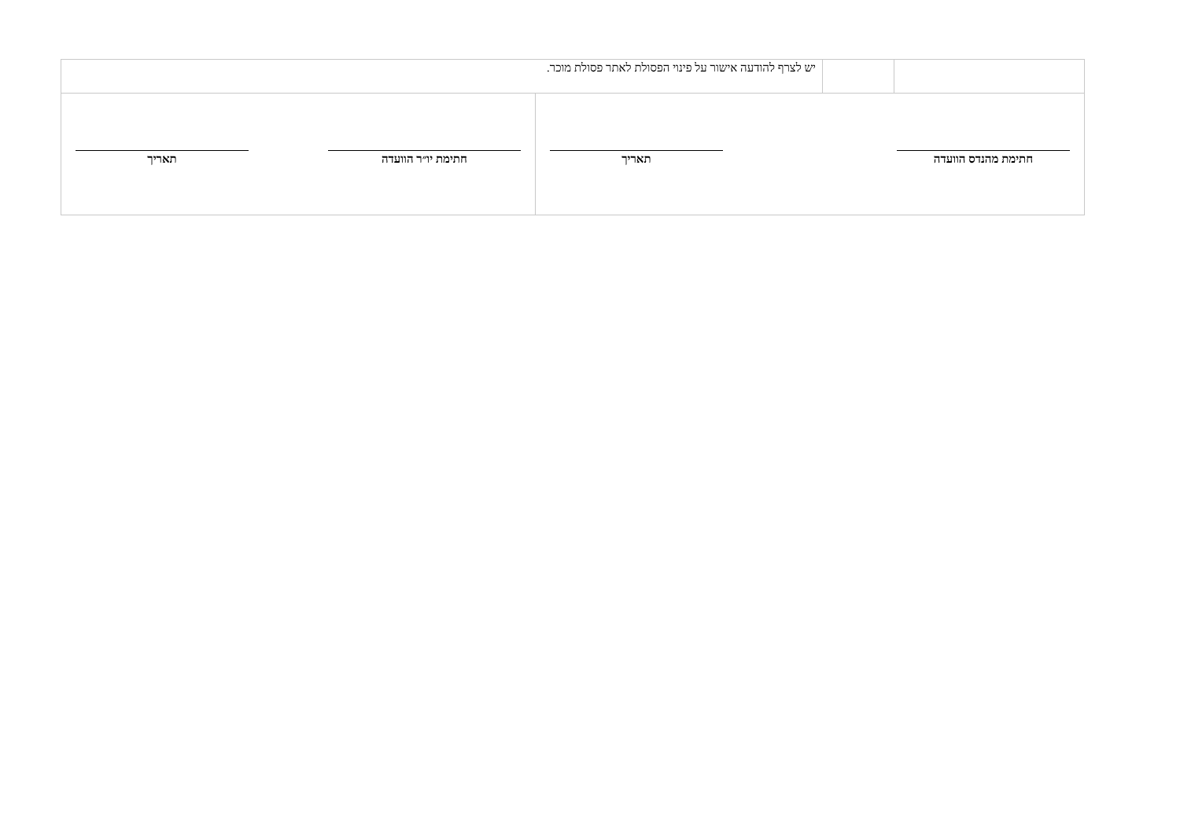| | | יש לצרף להודעה אישור על פינוי הפסולת לאתר פסולת מוכר. | |
| חתימת מהנדס הוועדה תאריך | | | חתימת יו״ר הוועדה תאריך |